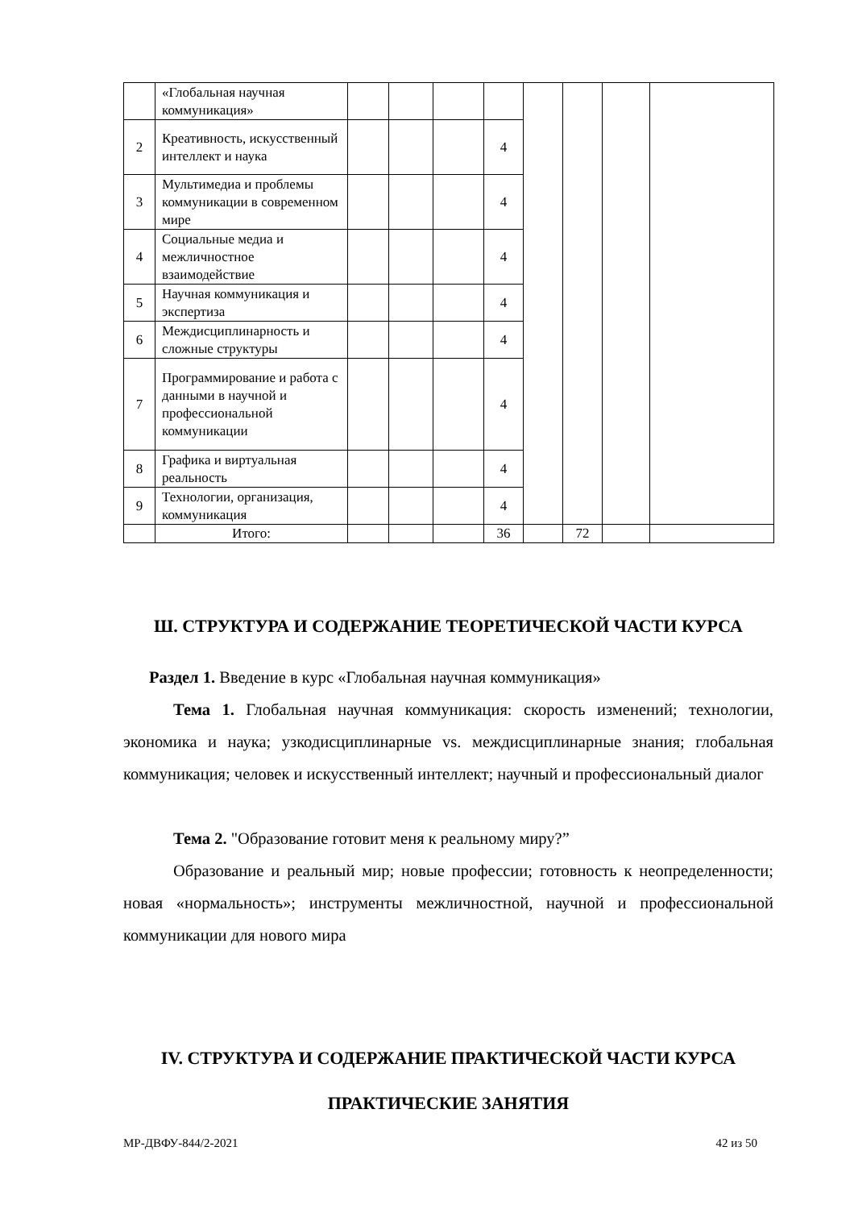| | «Глобальная научная коммуникация» | | | | | | | | |
| 2 | Креативность, искусственный интеллект и наука | | | | 4 | | | | |
| 3 | Мультимедиа и проблемы коммуникации в современном мире | | | | 4 | | | | |
| 4 | Социальные медиа и межличностное взаимодействие | | | | 4 | | | | |
| 5 | Научная коммуникация и экспертиза | | | | 4 | | | | |
| 6 | Междисциплинарность и сложные структуры | | | | 4 | | | | |
| 7 | Программирование и работа с данными в научной и профессиональной коммуникации | | | | 4 | | | | |
| 8 | Графика и виртуальная реальность | | | | 4 | | | | |
| 9 | Технологии, организация, коммуникация | | | | 4 | | | | |
| | Итого: | | | | 36 | | 72 | | |
Ш. СТРУКТУРА И СОДЕРЖАНИЕ ТЕОРЕТИЧЕСКОЙ ЧАСТИ КУРСА
Раздел 1. Введение в курс «Глобальная научная коммуникация»
Тема 1. Глобальная научная коммуникация: скорость изменений; технологии, экономика и наука; узкодисциплинарные vs. междисциплинарные знания; глобальная коммуникация; человек и искусственный интеллект; научный и профессиональный диалог
Тема 2. "Образование готовит меня к реальному миру?”
Образование и реальный мир; новые профессии; готовность к неопределенности; новая «нормальность»; инструменты межличностной, научной и профессиональной коммуникации для нового мира
IV. СТРУКТУРА И СОДЕРЖАНИЕ ПРАКТИЧЕСКОЙ ЧАСТИ КУРСА
ПРАКТИЧЕСКИЕ ЗАНЯТИЯ
МР-ДВФУ-844/2-2021 42 из 50